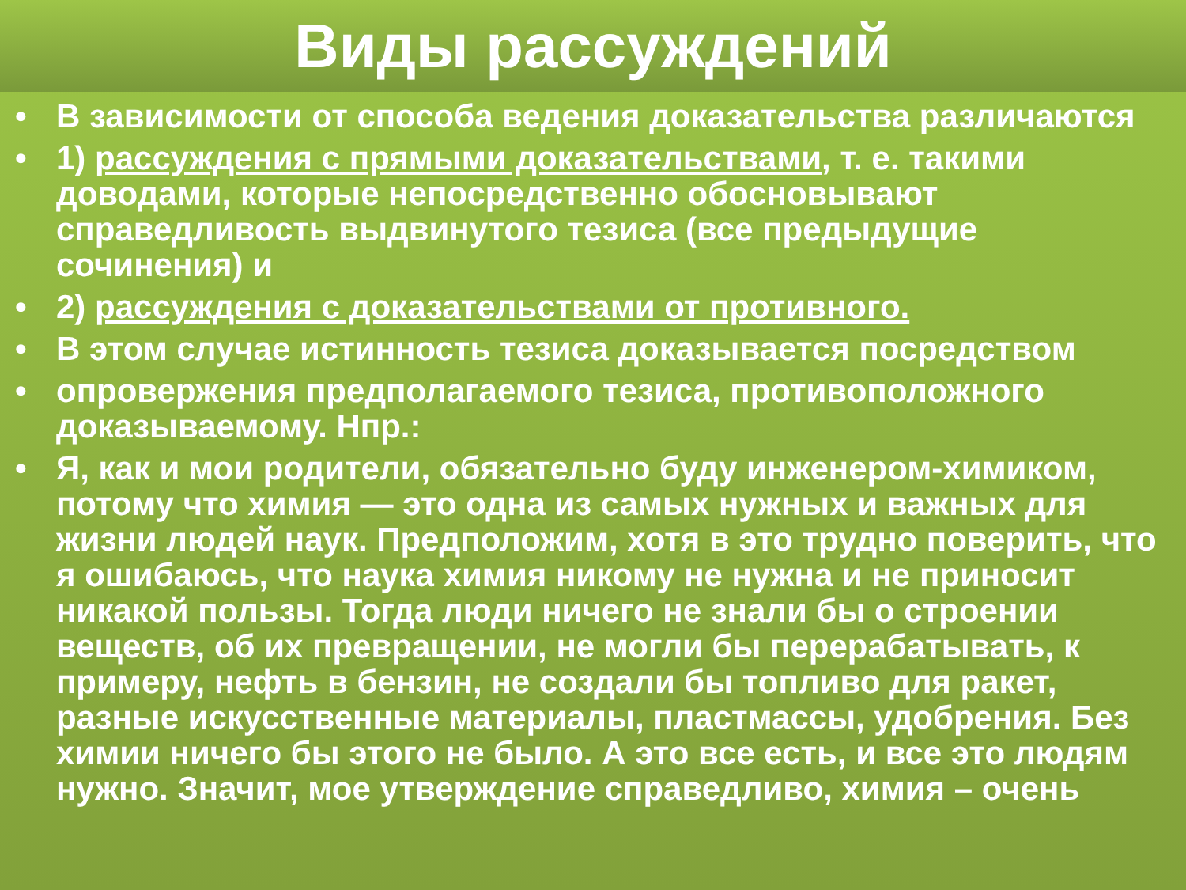Виды рассуждений
• В зависимости от способа ведения доказательства различаются
• 1) рассуждения с прямыми доказательствами, т. е. такими доводами, которые непосредственно обосновывают справедливость выдвинутого тезиса (все предыдущие сочинения) и
• 2) рассуждения с доказательствами от противного.
• В этом случае истинность тезиса доказывается посредством
• опровержения предполагаемого тезиса, противоположного доказываемому. Нпр.:
• Я, как и мои родители, обязательно буду инженером-химиком, потому что химия — это одна из самых нужных и важных для жизни людей наук. Предположим, хотя в это трудно поверить, что я ошибаюсь, что наука химия никому не нужна и не приносит никакой пользы. Тогда люди ничего не знали бы о строении веществ, об их превращении, не могли бы перерабатывать, к примеру, нефть в бензин, не создали бы топливо для ракет, разные искусственные материалы, пластмассы, удобрения. Без химии ничего бы этого не было. А это все есть, и все это людям нужно. Значит, мое утверждение справедливо, химия – очень